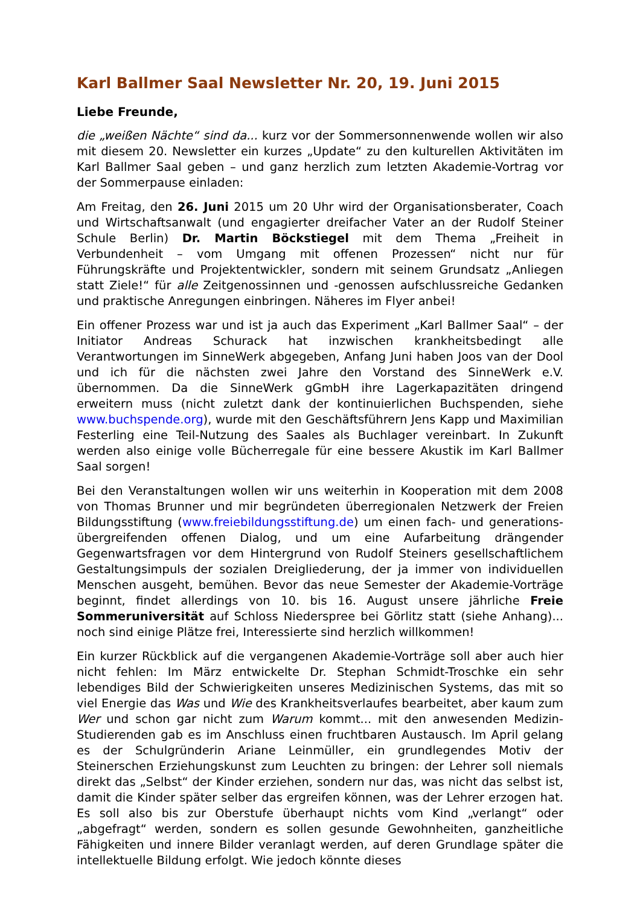Karl Ballmer Saal Newsletter Nr. 20, 19. Juni 2015
Liebe Freunde,
die „weißen Nächte“ sind da... kurz vor der Sommersonnenwende wollen wir also mit diesem 20. Newsletter ein kurzes „Update“ zu den kulturellen Aktivitäten im Karl Ballmer Saal geben – und ganz herzlich zum letzten Akademie-Vortrag vor der Sommerpause einladen:
Am Freitag, den 26. Juni 2015 um 20 Uhr wird der Organisationsberater, Coach und Wirtschaftsanwalt (und engagierter dreifacher Vater an der Rudolf Steiner Schule Berlin) Dr. Martin Böckstiegel mit dem Thema „Freiheit in Verbundenheit – vom Umgang mit offenen Prozessen“ nicht nur für Führungskräfte und Projektentwickler, sondern mit seinem Grundsatz „Anliegen statt Ziele!“ für alle Zeitgenossinnen und -genossen aufschlussreiche Gedanken und praktische Anregungen einbringen. Näheres im Flyer anbei!
Ein offener Prozess war und ist ja auch das Experiment „Karl Ballmer Saal“ – der Initiator Andreas Schurack hat inzwischen krankheitsbedingt alle Verantwortungen im SinneWerk abgegeben, Anfang Juni haben Joos van der Dool und ich für die nächsten zwei Jahre den Vorstand des SinneWerk e.V. übernommen. Da die SinneWerk gGmbH ihre Lagerkapazitäten dringend erweitern muss (nicht zuletzt dank der kontinuierlichen Buchspenden, siehe www.buchspende.org), wurde mit den Geschäftsführern Jens Kapp und Maximilian Festerling eine Teil-Nutzung des Saales als Buchlager vereinbart. In Zukunft werden also einige volle Bücherregale für eine bessere Akustik im Karl Ballmer Saal sorgen!
Bei den Veranstaltungen wollen wir uns weiterhin in Kooperation mit dem 2008 von Thomas Brunner und mir begründeten überregionalen Netzwerk der Freien Bildungsstiftung (www.freiebildungsstiftung.de) um einen fach- und generations-übergreifenden offenen Dialog, und um eine Aufarbeitung drängender Gegenwartsfragen vor dem Hintergrund von Rudolf Steiners gesellschaftlichem Gestaltungsimpuls der sozialen Dreigliederung, der ja immer von individuellen Menschen ausgeht, bemühen. Bevor das neue Semester der Akademie-Vorträge beginnt, findet allerdings von 10. bis 16. August unsere jährliche Freie Sommeruniversität auf Schloss Niederspree bei Görlitz statt (siehe Anhang)... noch sind einige Plätze frei, Interessierte sind herzlich willkommen!
Ein kurzer Rückblick auf die vergangenen Akademie-Vorträge soll aber auch hier nicht fehlen: Im März entwickelte Dr. Stephan Schmidt-Troschke ein sehr lebendiges Bild der Schwierigkeiten unseres Medizinischen Systems, das mit so viel Energie das Was und Wie des Krankheitsverlaufes bearbeitet, aber kaum zum Wer und schon gar nicht zum Warum kommt... mit den anwesenden Medizin-Studierenden gab es im Anschluss einen fruchtbaren Austausch. Im April gelang es der Schulgründerin Ariane Leinmüller, ein grundlegendes Motiv der Steinerschen Erziehungskunst zum Leuchten zu bringen: der Lehrer soll niemals direkt das „Selbst“ der Kinder erziehen, sondern nur das, was nicht das selbst ist, damit die Kinder später selber das ergreifen können, was der Lehrer erzogen hat. Es soll also bis zur Oberstufe überhaupt nichts vom Kind „verlangt“ oder „abgefragt“ werden, sondern es sollen gesunde Gewohnheiten, ganzheitliche Fähigkeiten und innere Bilder veranlagt werden, auf deren Grundlage später die intellektuelle Bildung erfolgt. Wie jedoch könnte dieses